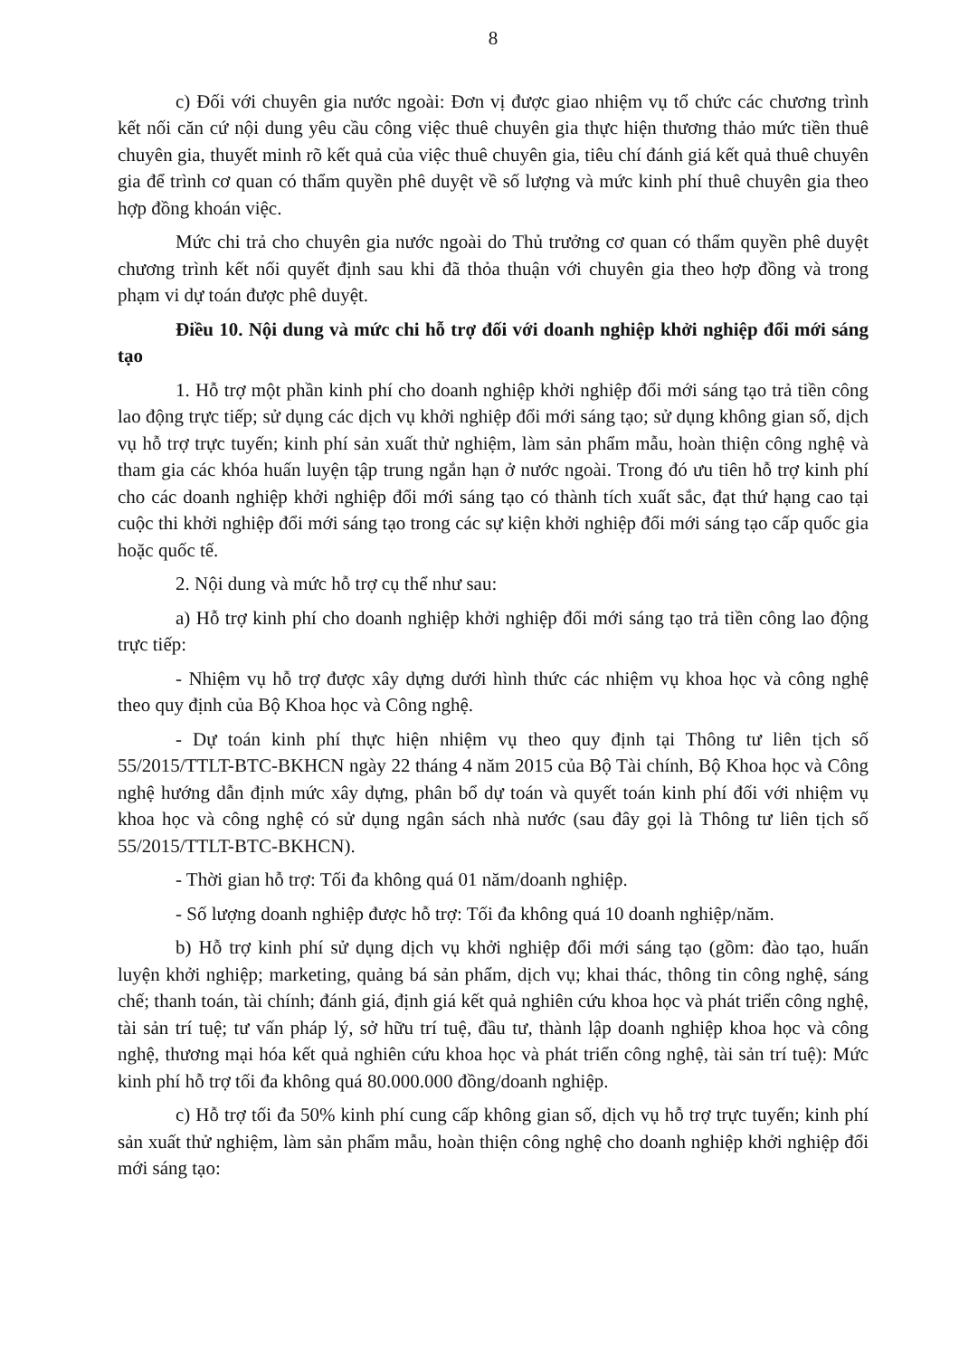8
c) Đối với chuyên gia nước ngoài: Đơn vị được giao nhiệm vụ tổ chức các chương trình kết nối căn cứ nội dung yêu cầu công việc thuê chuyên gia thực hiện thương thảo mức tiền thuê chuyên gia, thuyết minh rõ kết quả của việc thuê chuyên gia, tiêu chí đánh giá kết quả thuê chuyên gia để trình cơ quan có thẩm quyền phê duyệt về số lượng và mức kinh phí thuê chuyên gia theo hợp đồng khoán việc.
Mức chi trả cho chuyên gia nước ngoài do Thủ trưởng cơ quan có thẩm quyền phê duyệt chương trình kết nối quyết định sau khi đã thỏa thuận với chuyên gia theo hợp đồng và trong phạm vi dự toán được phê duyệt.
Điều 10. Nội dung và mức chi hỗ trợ đối với doanh nghiệp khởi nghiệp đổi mới sáng tạo
1. Hỗ trợ một phần kinh phí cho doanh nghiệp khởi nghiệp đổi mới sáng tạo trả tiền công lao động trực tiếp; sử dụng các dịch vụ khởi nghiệp đổi mới sáng tạo; sử dụng không gian số, dịch vụ hỗ trợ trực tuyến; kinh phí sản xuất thử nghiệm, làm sản phẩm mẫu, hoàn thiện công nghệ và tham gia các khóa huấn luyện tập trung ngắn hạn ở nước ngoài. Trong đó ưu tiên hỗ trợ kinh phí cho các doanh nghiệp khởi nghiệp đổi mới sáng tạo có thành tích xuất sắc, đạt thứ hạng cao tại cuộc thi khởi nghiệp đổi mới sáng tạo trong các sự kiện khởi nghiệp đổi mới sáng tạo cấp quốc gia hoặc quốc tế.
2. Nội dung và mức hỗ trợ cụ thể như sau:
a) Hỗ trợ kinh phí cho doanh nghiệp khởi nghiệp đổi mới sáng tạo trả tiền công lao động trực tiếp:
- Nhiệm vụ hỗ trợ được xây dựng dưới hình thức các nhiệm vụ khoa học và công nghệ theo quy định của Bộ Khoa học và Công nghệ.
- Dự toán kinh phí thực hiện nhiệm vụ theo quy định tại Thông tư liên tịch số 55/2015/TTLT-BTC-BKHCN ngày 22 tháng 4 năm 2015 của Bộ Tài chính, Bộ Khoa học và Công nghệ hướng dẫn định mức xây dựng, phân bổ dự toán và quyết toán kinh phí đối với nhiệm vụ khoa học và công nghệ có sử dụng ngân sách nhà nước (sau đây gọi là Thông tư liên tịch số 55/2015/TTLT-BTC-BKHCN).
- Thời gian hỗ trợ: Tối đa không quá 01 năm/doanh nghiệp.
- Số lượng doanh nghiệp được hỗ trợ: Tối đa không quá 10 doanh nghiệp/năm.
b) Hỗ trợ kinh phí sử dụng dịch vụ khởi nghiệp đổi mới sáng tạo (gồm: đào tạo, huấn luyện khởi nghiệp; marketing, quảng bá sản phẩm, dịch vụ; khai thác, thông tin công nghệ, sáng chế; thanh toán, tài chính; đánh giá, định giá kết quả nghiên cứu khoa học và phát triển công nghệ, tài sản trí tuệ; tư vấn pháp lý, sở hữu trí tuệ, đầu tư, thành lập doanh nghiệp khoa học và công nghệ, thương mại hóa kết quả nghiên cứu khoa học và phát triển công nghệ, tài sản trí tuệ): Mức kinh phí hỗ trợ tối đa không quá 80.000.000 đồng/doanh nghiệp.
c) Hỗ trợ tối đa 50% kinh phí cung cấp không gian số, dịch vụ hỗ trợ trực tuyến; kinh phí sản xuất thử nghiệm, làm sản phẩm mẫu, hoàn thiện công nghệ cho doanh nghiệp khởi nghiệp đổi mới sáng tạo: